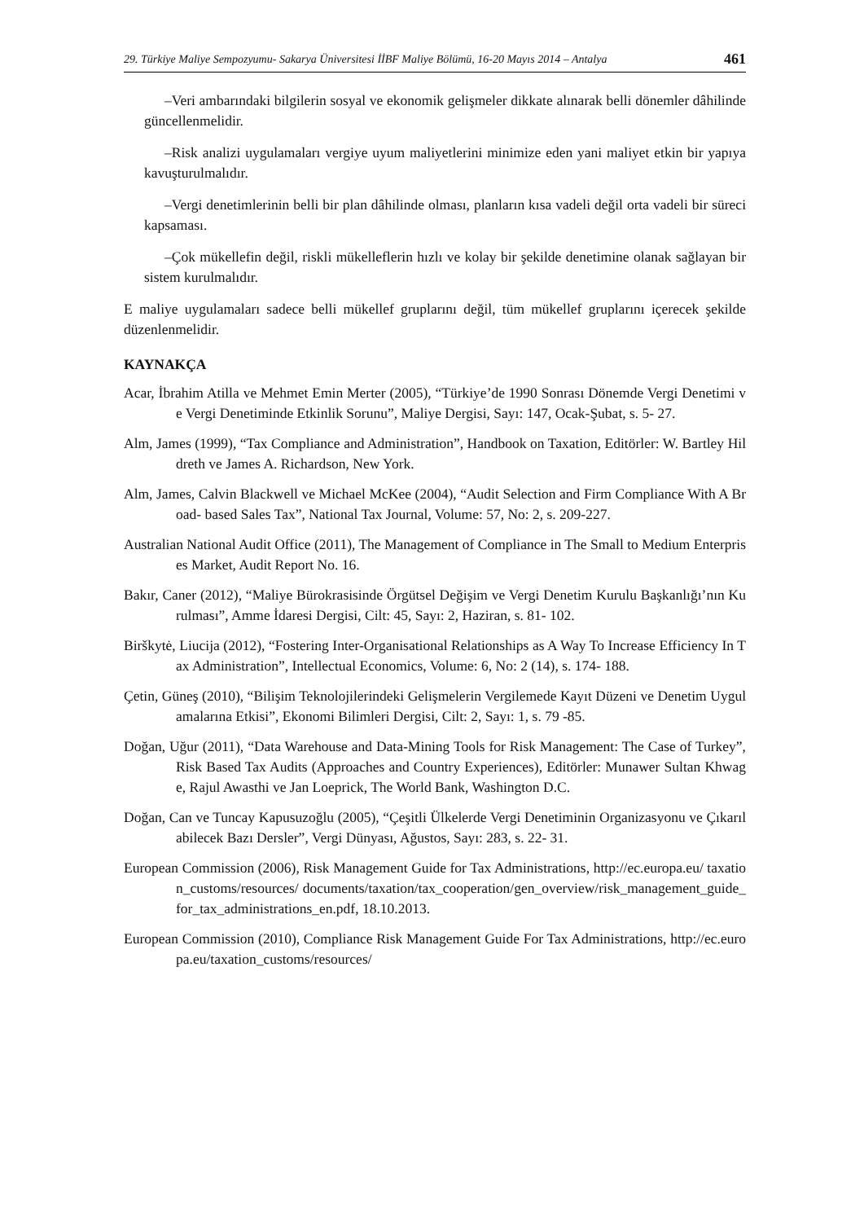29. Türkiye Maliye Sempozyumu- Sakarya Üniversitesi İİBF Maliye Bölümü, 16-20 Mayıs 2014 – Antalya 461
–Veri ambarındaki bilgilerin sosyal ve ekonomik gelişmeler dikkate alınarak belli dönemler dâhilinde güncellenmelidir.
–Risk analizi uygulamaları vergiye uyum maliyetlerini minimize eden yani maliyet etkin bir yapıya kavuşturulmalıdır.
–Vergi denetimlerinin belli bir plan dâhilinde olması, planların kısa vadeli değil orta vadeli bir süreci kapsaması.
–Çok mükellefin değil, riskli mükelleflerin hızlı ve kolay bir şekilde denetimine olanak sağlayan bir sistem kurulmalıdır.
E maliye uygulamaları sadece belli mükellef gruplarını değil, tüm mükellef gruplarını içerecek şekilde düzenlenmelidir.
KAYNAKÇA
Acar, İbrahim Atilla ve Mehmet Emin Merter (2005), “Türkiye’de 1990 Sonrası Dönemde Vergi Denetimi ve Vergi Denetiminde Etkinlik Sorunu”, Maliye Dergisi, Sayı: 147, Ocak-Şubat, s. 5- 27.
Alm, James (1999), “Tax Compliance and Administration”, Handbook on Taxation, Editörler: W. Bartley Hildreth ve James A. Richardson, New York.
Alm, James, Calvin Blackwell ve Michael McKee (2004), “Audit Selection and Firm Compliance With A Broad- based Sales Tax”, National Tax Journal, Volume: 57, No: 2, s. 209-227.
Australian National Audit Office (2011), The Management of Compliance in The Small to Medium Enterprises Market, Audit Report No. 16.
Bakır, Caner (2012), “Maliye Bürokrasisinde Örgütsel Değişim ve Vergi Denetim Kurulu Başkanlığı’nın Kurulması”, Amme İdaresi Dergisi, Cilt: 45, Sayı: 2, Haziran, s. 81- 102.
Birškytė, Liucija (2012), “Fostering Inter-Organisational Relationships as A Way To Increase Efficiency In Tax Administration”, Intellectual Economics, Volume: 6, No: 2 (14), s. 174- 188.
Çetin, Güneş (2010), “Bilişim Teknolojilerindeki Gelişmelerin Vergilemede Kayıt Düzeni ve Denetim Uygulamalarına Etkisi”, Ekonomi Bilimleri Dergisi, Cilt: 2, Sayı: 1, s. 79 -85.
Doğan, Uğur (2011), “Data Warehouse and Data-Mining Tools for Risk Management: The Case of Turkey”, Risk Based Tax Audits (Approaches and Country Experiences), Editörler: Munawer Sultan Khwage, Rajul Awasthi ve Jan Loeprick, The World Bank, Washington D.C.
Doğan, Can ve Tuncay Kapusuzoğlu (2005), “Çeşitli Ülkelerde Vergi Denetiminin Organizasyonu ve Çıkarılabilecek Bazı Dersler”, Vergi Dünyası, Ağustos, Sayı: 283, s. 22- 31.
European Commission (2006), Risk Management Guide for Tax Administrations, http://ec.europa.eu/ taxation_customs/resources/ documents/taxation/tax_cooperation/gen_overview/risk_management_guide_for_tax_administrations_en.pdf, 18.10.2013.
European Commission (2010), Compliance Risk Management Guide For Tax Administrations, http://ec.europa.eu/taxation_customs/resources/